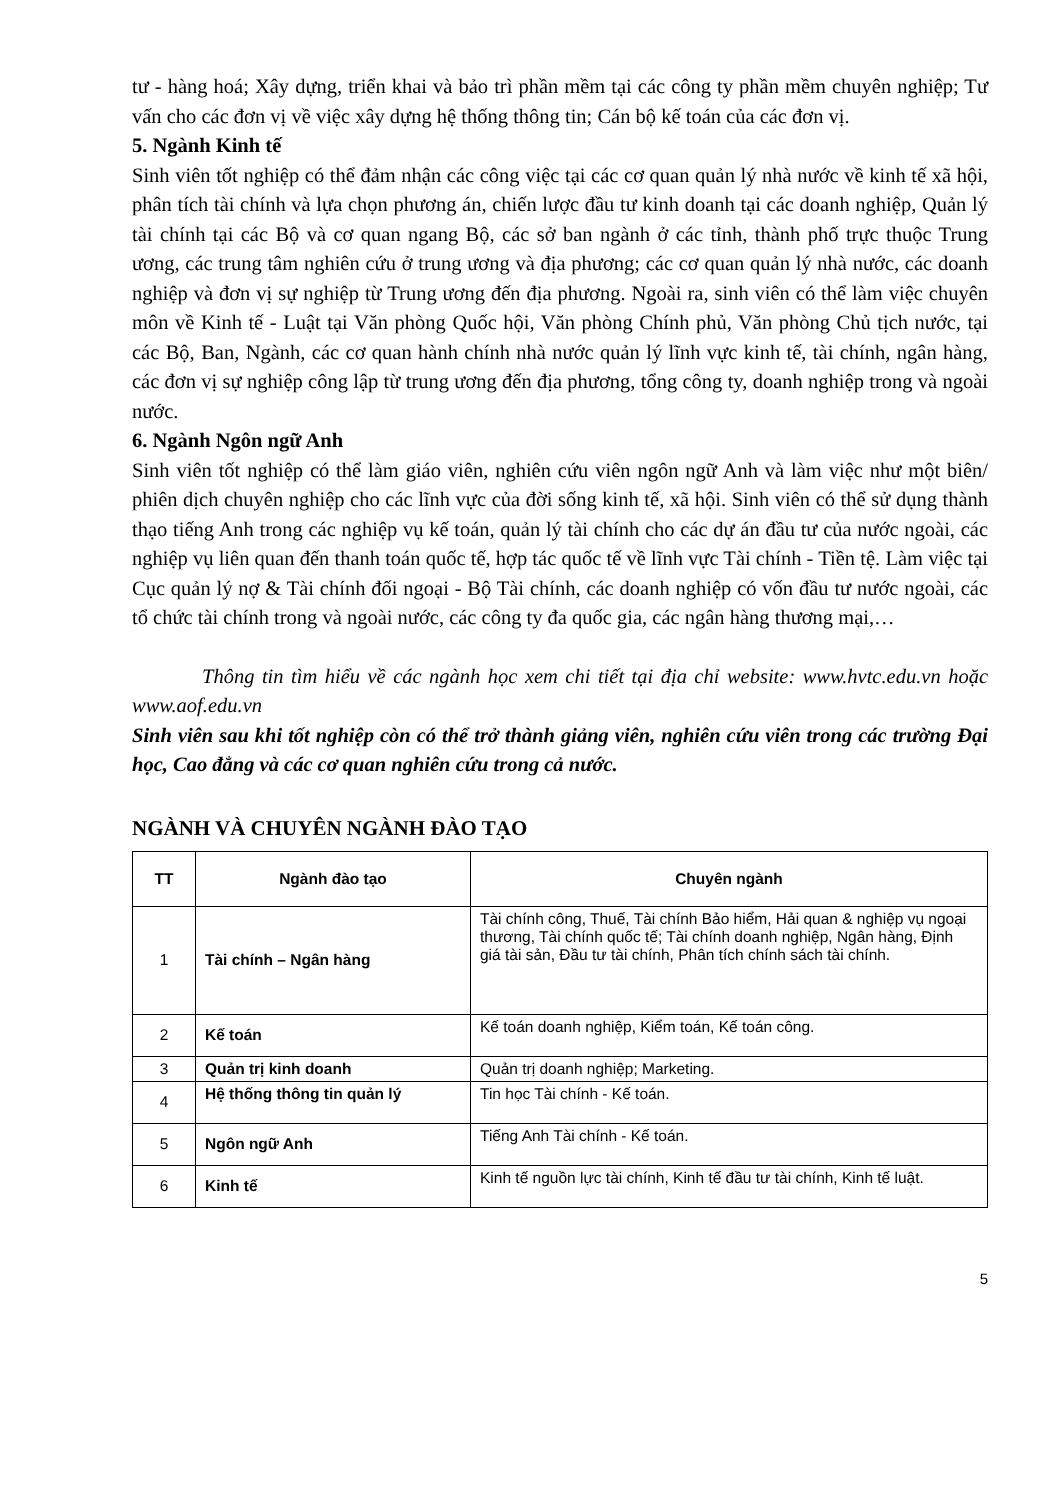tư - hàng hoá; Xây dựng, triển khai và bảo trì phần mềm tại các công ty phần mềm chuyên nghiệp; Tư vấn cho các đơn vị về việc xây dựng hệ thống thông tin; Cán bộ kế toán của các đơn vị.
5. Ngành Kinh tế
Sinh viên tốt nghiệp có thể đảm nhận các công việc tại các cơ quan quản lý nhà nước về kinh tế xã hội, phân tích tài chính và lựa chọn phương án, chiến lược đầu tư kinh doanh tại các doanh nghiệp, Quản lý tài chính tại các Bộ và cơ quan ngang Bộ, các sở ban ngành ở các tỉnh, thành phố trực thuộc Trung ương, các trung tâm nghiên cứu ở trung ương và địa phương; các cơ quan quản lý nhà nước, các doanh nghiệp và đơn vị sự nghiệp từ Trung ương đến địa phương. Ngoài ra, sinh viên có thể làm việc chuyên môn về Kinh tế - Luật tại Văn phòng Quốc hội, Văn phòng Chính phủ, Văn phòng Chủ tịch nước, tại các Bộ, Ban, Ngành, các cơ quan hành chính nhà nước quản lý lĩnh vực kinh tế, tài chính, ngân hàng, các đơn vị sự nghiệp công lập từ trung ương đến địa phương, tổng công ty, doanh nghiệp trong và ngoài nước.
6. Ngành Ngôn ngữ Anh
Sinh viên tốt nghiệp có thể làm giáo viên, nghiên cứu viên ngôn ngữ Anh và làm việc như một biên/ phiên dịch chuyên nghiệp cho các lĩnh vực của đời sống kinh tế, xã hội. Sinh viên có thể sử dụng thành thạo tiếng Anh trong các nghiệp vụ kế toán, quản lý tài chính cho các dự án đầu tư của nước ngoài, các nghiệp vụ liên quan đến thanh toán quốc tế, hợp tác quốc tế về lĩnh vực Tài chính - Tiền tệ. Làm việc tại Cục quản lý nợ & Tài chính đối ngoại - Bộ Tài chính, các doanh nghiệp có vốn đầu tư nước ngoài, các tổ chức tài chính trong và ngoài nước, các công ty đa quốc gia, các ngân hàng thương mại,…
Thông tin tìm hiểu về các ngành học xem chi tiết tại địa chỉ website: www.hvtc.edu.vn hoặc www.aof.edu.vn
Sinh viên sau khi tốt nghiệp còn có thể trở thành giảng viên, nghiên cứu viên trong các trường Đại học, Cao đẳng và các cơ quan nghiên cứu trong cả nước.
NGÀNH VÀ CHUYÊN NGÀNH ĐÀO TẠO
| TT | Ngành đào tạo | Chuyên ngành |
| --- | --- | --- |
| 1 | Tài chính – Ngân hàng | Tài chính công, Thuế, Tài chính Bảo hiểm, Hải quan & nghiệp vụ ngoại thương, Tài chính quốc tế; Tài chính doanh nghiệp, Ngân hàng, Định giá tài sản, Đầu tư tài chính, Phân tích chính sách tài chính. |
| 2 | Kế toán | Kế toán doanh nghiệp, Kiểm toán, Kế toán công. |
| 3 | Quản trị kinh doanh | Quản trị doanh nghiệp; Marketing. |
| 4 | Hệ thống thông tin quản lý | Tin học Tài chính - Kế toán. |
| 5 | Ngôn ngữ Anh | Tiếng Anh Tài chính - Kế toán. |
| 6 | Kinh tế | Kinh tế nguồn lực tài chính, Kinh tế đầu tư tài chính, Kinh tế luật. |
5